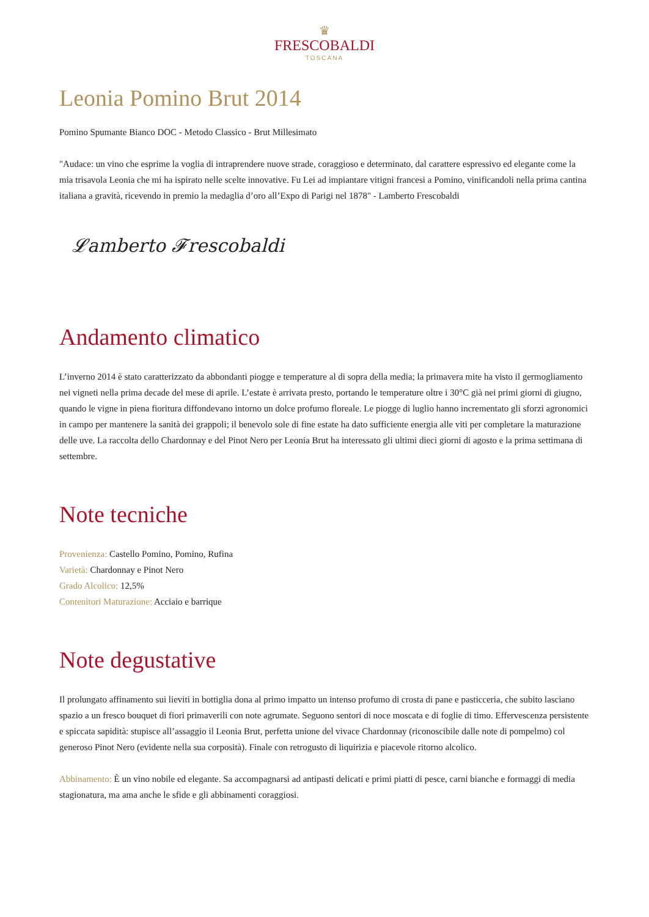♛
FRESCOBALDI
TOSCANA
Leonia Pomino Brut 2014
Pomino Spumante Bianco DOC - Metodo Classico - Brut Millesimato
"Audace: un vino che esprime la voglia di intraprendere nuove strade, coraggioso e determinato, dal carattere espressivo ed elegante come la mia trisavola Leonia che mi ha ispirato nelle scelte innovative. Fu Lei ad impiantare vitigni francesi a Pomino, vinificandoli nella prima cantina italiana a gravità, ricevendo in premio la medaglia d’oro all’Expo di Parigi nel 1878" - Lamberto Frescobaldi
𝓛amberto 𝓕rescobaldi
Andamento climatico
L’inverno 2014 è stato caratterizzato da abbondanti piogge e temperature al di sopra della media; la primavera mite ha visto il germogliamento nei vigneti nella prima decade del mese di aprile. L’estate è arrivata presto, portando le temperature oltre i 30°C già nei primi giorni di giugno, quando le vigne in piena fioritura diffondevano intorno un dolce profumo floreale. Le piogge di luglio hanno incrementato gli sforzi agronomici in campo per mantenere la sanità dei grappoli; il benevolo sole di fine estate ha dato sufficiente energia alle viti per completare la maturazione delle uve. La raccolta dello Chardonnay e del Pinot Nero per Leonia Brut ha interessato gli ultimi dieci giorni di agosto e la prima settimana di settembre.
Note tecniche
Provenienza: Castello Pomino, Pomino, Rufina
Varietà: Chardonnay e Pinot Nero
Grado Alcolico: 12,5%
Contenitori Maturazione: Acciaio e barrique
Note degustative
Il prolungato affinamento sui lieviti in bottiglia dona al primo impatto un intenso profumo di crosta di pane e pasticceria, che subito lasciano spazio a un fresco bouquet di fiori primaverili con note agrumate. Seguono sentori di noce moscata e di foglie di timo. Effervescenza persistente e spiccata sapidità: stupisce all’assaggio il Leonia Brut, perfetta unione del vivace Chardonnay (riconoscibile dalle note di pompelmo) col generoso Pinot Nero (evidente nella sua corposità). Finale con retrogusto di liquirizia e piacevole ritorno alcolico.
Abbinamento: È un vino nobile ed elegante. Sa accompagnarsi ad antipasti delicati e primi piatti di pesce, carni bianche e formaggi di media stagionatura, ma ama anche le sfide e gli abbinamenti coraggiosi.